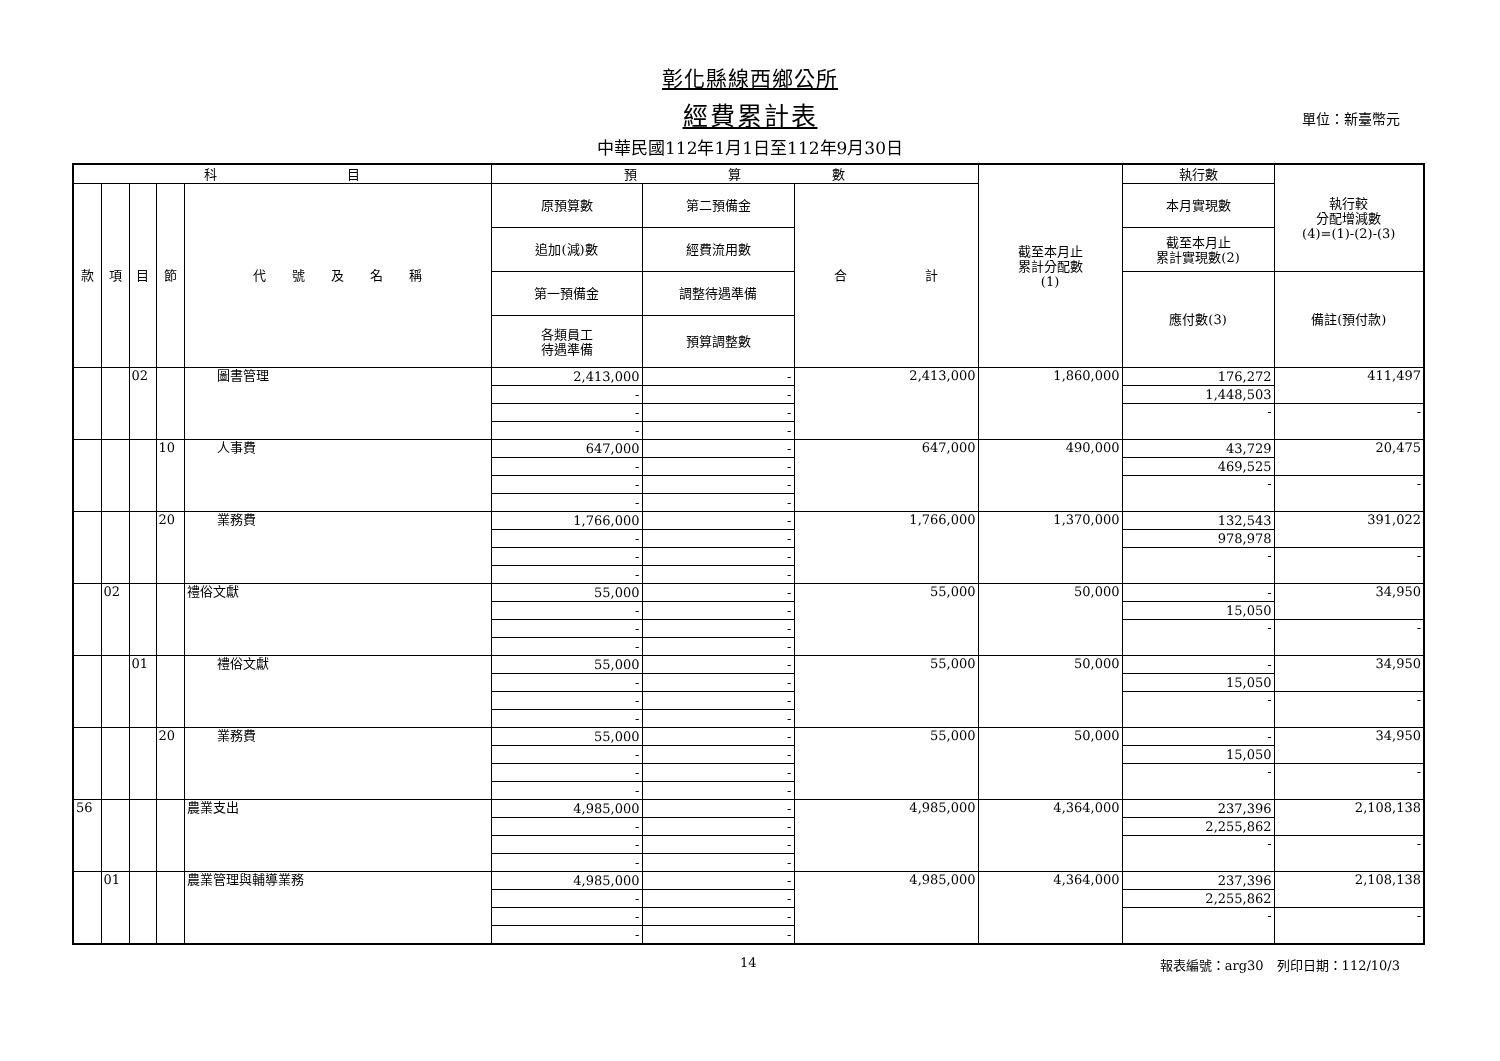彰化縣線西鄉公所
經費累計表
單位：新臺幣元
中華民國112年1月1日至112年9月30日
| 科 目 | | | | | 預 算 數 | | | 截至本月止 累計分配數 (1) | 執行數 | 執行較 分配增減數 (4)=(1)-(2)-(3) |
| --- | --- | --- | --- | --- | --- | --- | --- | --- | --- | --- |
| 款 | 項 | 目 | 節 | 代 號 及 名 稱 | 原預算數 | 第二預備金 | 合 計 | | 本月實現數 | |
| | | | | | 追加(減)數 | 經費流用數 | | | 截至本月止 累計實現數(2) | |
| | | | | | 第一預備金 | 調整待遇準備 | | | 應付數(3) | 備註(預付款) |
| | | | | | 各類員工 待遇準備 | 預算調整數 | | | | |
| | | 02 | | 圖書管理 | 2,413,000 | - | 2,413,000 | 1,860,000 | 176,272 | 411,497 |
| | | | | | - | - | | | 1,448,503 | |
| | | | | | - | - | | | - | - |
| | | | | | - | - | | | | |
| | | | 10 | 人事費 | 647,000 | - | 647,000 | 490,000 | 43,729 | 20,475 |
| | | | | | - | - | | | 469,525 | |
| | | | | | - | - | | | - | - |
| | | | | | - | - | | | | |
| | | | 20 | 業務費 | 1,766,000 | - | 1,766,000 | 1,370,000 | 132,543 | 391,022 |
| | | | | | - | - | | | 978,978 | |
| | | | | | - | - | | | - | - |
| | | | | | - | - | | | | |
| | 02 | | | 禮俗文獻 | 55,000 | - | 55,000 | 50,000 | - | 34,950 |
| | | | | | - | - | | | 15,050 | |
| | | | | | - | - | | | - | - |
| | | | | | - | - | | | | |
| | | 01 | | 禮俗文獻 | 55,000 | - | 55,000 | 50,000 | - | 34,950 |
| | | | | | - | - | | | 15,050 | |
| | | | | | - | - | | | - | - |
| | | | | | - | - | | | | |
| | | | 20 | 業務費 | 55,000 | - | 55,000 | 50,000 | - | 34,950 |
| | | | | | - | - | | | 15,050 | |
| | | | | | - | - | | | - | - |
| | | | | | - | - | | | | |
| 56 | | | | 農業支出 | 4,985,000 | - | 4,985,000 | 4,364,000 | 237,396 | 2,108,138 |
| | | | | | - | - | | | 2,255,862 | |
| | | | | | - | - | | | - | - |
| | | | | | - | - | | | | |
| | 01 | | | 農業管理與輔導業務 | 4,985,000 | - | 4,985,000 | 4,364,000 | 237,396 | 2,108,138 |
| | | | | | - | - | | | 2,255,862 | |
| | | | | | - | - | | | - | - |
| | | | | | - | - | | | | |
14 報表編號：arg30　列印日期：112/10/3